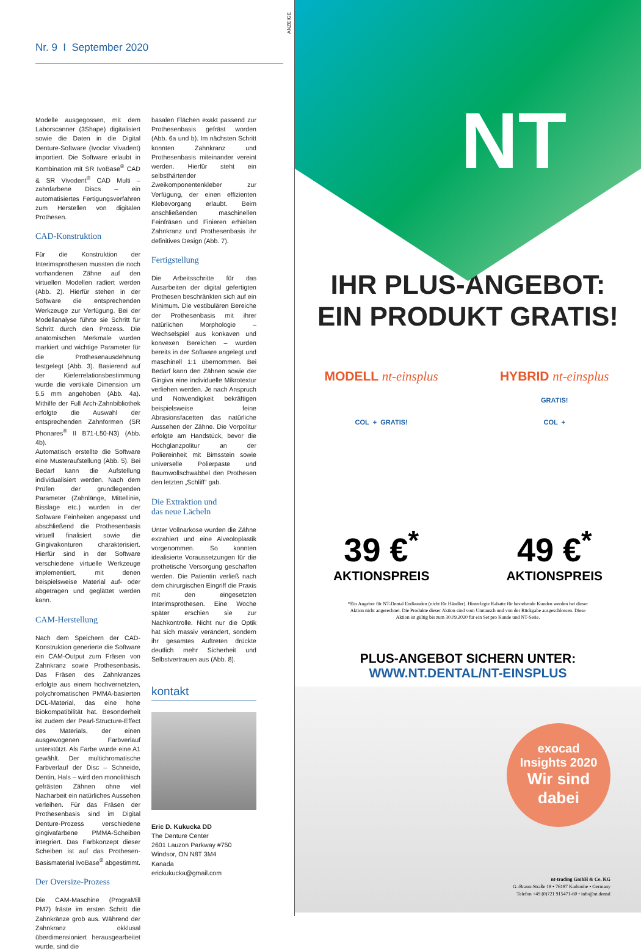ANZEIGE
Nr. 9 I September 2020
Modelle ausgegossen, mit dem Laborscanner (3Shape) digitalisiert sowie die Daten in die Digital Denture-Software (Ivoclar Vivadent) importiert. Die Software erlaubt in Kombination mit SR IvoBase<sup>®</sup> CAD & SR Vivodent<sup>®</sup> CAD Multi – zahnfarbene Discs – ein automatisiertes Fertigungsverfahren zum Herstellen von digitalen Prothesen.
CAD-Konstruktion
Für die Konstruktion der Interimsprothesen mussten die noch vorhandenen Zähne auf den virtuellen Modellen radiert werden (Abb. 2). Hierfür stehen in der Software die entsprechenden Werkzeuge zur Verfügung. Bei der Modellanalyse führte sie Schritt für Schritt durch den Prozess. Die anatomischen Merkmale wurden markiert und wichtige Parameter für die Prothesenausdehnung festgelegt (Abb. 3). Basierend auf der Kieferrelationsbestimmung wurde die vertikale Dimension um 5,5 mm angehoben (Abb. 4a). Mithilfe der Full Arch-Zahnbibliothek erfolgte die Auswahl der entsprechenden Zahnformen (SR Phonares<sup>®</sup> II B71-L50-N3) (Abb. 4b).
Automatisch erstellte die Software eine Musteraufstellung (Abb. 5). Bei Bedarf kann die Aufstellung individualisiert werden. Nach dem Prüfen der grundlegenden Parameter (Zahnlänge, Mittellinie, Bisslage etc.) wurden in der Software Feinheiten angepasst und abschließend die Prothesenbasis virtuell finalisiert sowie die Gingivakonturen charakterisiert. Hierfür sind in der Software verschiedene virtuelle Werkzeuge implementiert, mit denen beispielsweise Material auf- oder abgetragen und geglättet werden kann.
CAM-Herstellung
Nach dem Speichern der CAD-Konstruktion generierte die Software ein CAM-Output zum Fräsen von Zahnkranz sowie Prothesenbasis. Das Fräsen des Zahnkranzes erfolgte aus einem hochvernetzten, polychromatischen PMMA-basierten DCL-Material, das eine hohe Biokompatibilität hat. Besonderheit ist zudem der Pearl-Structure-Effect des Materials, der einen ausgewogenen Farbverlauf unterstützt. Als Farbe wurde eine A1 gewählt. Der multichromatische Farbverlauf der Disc – Schneide, Dentin, Hals – wird den monolithisch gefrästen Zähnen ohne viel Nacharbeit ein natürliches Aussehen verleihen. Für das Fräsen der Prothesenbasis sind im Digital Denture-Prozess verschiedene gingivafarbene PMMA-Scheiben integriert. Das Farbkonzept dieser Scheiben ist auf das Prothesen-Basismaterial IvoBase<sup>®</sup> abgestimmt.
Der Oversize-Prozess
Die CAM-Maschine (PrograMill PM7) fräste im ersten Schritt die Zahnkränze grob aus. Während der Zahnkranz okklusal überdimensioniert herausgearbeitet wurde, sind die
basalen Flächen exakt passend zur Prothesenbasis gefräst worden (Abb. 6a und b). Im nächsten Schritt konnten Zahnkranz und Prothesenbasis miteinander vereint werden. Hierfür steht ein selbsthärtender Zweikomponentenkleber zur Verfügung, der einen effizienten Klebevorgang erlaubt. Beim anschließenden maschinellen Feinfräsen und Finieren erhielten Zahnkranz und Prothesenbasis ihr definitives Design (Abb. 7).
Fertigstellung
Die Arbeitsschritte für das Ausarbeiten der digital gefertigten Prothesen beschränkten sich auf ein Minimum. Die vestibulären Bereiche der Prothesenbasis mit ihrer natürlichen Morphologie – Wechselspiel aus konkaven und konvexen Bereichen – wurden bereits in der Software angelegt und maschinell 1:1 übernommen. Bei Bedarf kann den Zähnen sowie der Gingiva eine individuelle Mikrotextur verliehen werden. Je nach Anspruch und Notwendigkeit bekräftigen beispielsweise feine Abrasionsfacetten das natürliche Aussehen der Zähne. Die Vorpolitur erfolgte am Handstück, bevor die Hochglanzpolitur an der Poliereinheit mit Bimsstein sowie universelle Polierpaste und Baumwollschwabbel den Prothesen den letzten „Schliff“ gab.
Die Extraktion und
das neue Lächeln
Unter Vollnarkose wurden die Zähne extrahiert und eine Alveoloplastik vorgenommen. So konnten idealisierte Voraussetzungen für die prothetische Versorgung geschaffen werden. Die Patientin verließ nach dem chirurgischen Eingriff die Praxis mit den eingesetzten Interimsprothesen. Eine Woche später erschien sie zur Nachkontrolle. Nicht nur die Optik hat sich massiv verändert, sondern ihr gesamtes Auftreten drückte deutlich mehr Sicherheit und Selbstvertrauen aus (Abb. 8).
kontakt
Eric D. Kukucka DD
The Denture Center
2601 Lauzon Parkway #750
Windsor, ON N8T 3M4
Kanada
erickukucka@gmail.com
NT
IHR PLUS-ANGEBOT:
EIN PRODUKT GRATIS!
MODELL nt-einsplus
COL + GRATIS!
39 €<sup>*</sup>
AKTIONSPREIS
HYBRID nt-einsplus
GRATIS!
COL +
49 €<sup>*</sup>
AKTIONSPREIS
*Ein Angebot für NT-Dental Endkunden (nicht für Händler). Hinterlegte Rabatte für bestehende Kunden werden bei dieser Aktion nicht angerechnet. Die Produkte dieser Aktion sind vom Umtausch und von der Rückgabe ausgeschlossen. Diese Aktion ist gültig bis zum 30.09.2020 für ein Set pro Kunde und NT-Serie.
PLUS-ANGEBOT SICHERN UNTER:
WWW.NT.DENTAL/NT-EINSPLUS
exocad
Insights 2020
Wir sind dabei
nt-trading GmbH & Co. KG
G.-Braun-Straße 18 • 76187 Karlsruhe • Germany
Telefon +49 (0)721 915471-60 • info@nt.dental